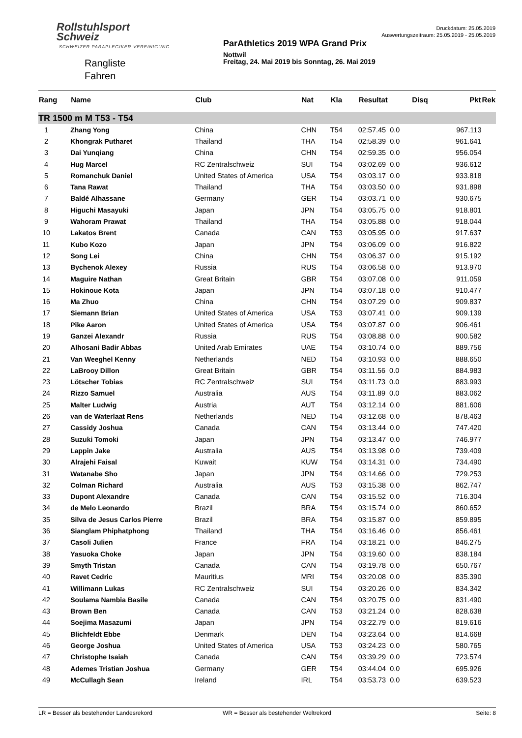Rollstuhlsport
Schweiz
SCHWEIZER PARAPLEGIKER-VEREINIGUNG
Rangliste
Fahren
ParAthletics 2019 WPA Grand Prix
Nottwil
Freitag, 24. Mai 2019 bis Sonntag, 26. Mai 2019
Druckdatum: 25.05.2019
Auswertungszeitraum: 25.05.2019 - 25.05.2019
| Rang | Name | Club | Nat | Kla | Resultat | Disq | Pkt | Rek |
| --- | --- | --- | --- | --- | --- | --- | --- | --- |
| TR 1500 m M T53 - T54 | | | | | | | | |
| 1 | Zhang Yong | China | CHN | T54 | 02:57.45 0.0 | | 967.113 | |
| 2 | Khongrak Putharet | Thailand | THA | T54 | 02:58.39 0.0 | | 961.641 | |
| 3 | Dai Yunqiang | China | CHN | T54 | 02:59.35 0.0 | | 956.054 | |
| 4 | Hug Marcel | RC Zentralschweiz | SUI | T54 | 03:02.69 0.0 | | 936.612 | |
| 5 | Romanchuk Daniel | United States of America | USA | T54 | 03:03.17 0.0 | | 933.818 | |
| 6 | Tana Rawat | Thailand | THA | T54 | 03:03.50 0.0 | | 931.898 | |
| 7 | Baldé Alhassane | Germany | GER | T54 | 03:03.71 0.0 | | 930.675 | |
| 8 | Higuchi Masayuki | Japan | JPN | T54 | 03:05.75 0.0 | | 918.801 | |
| 9 | Wahoram Prawat | Thailand | THA | T54 | 03:05.88 0.0 | | 918.044 | |
| 10 | Lakatos Brent | Canada | CAN | T53 | 03:05.95 0.0 | | 917.637 | |
| 11 | Kubo Kozo | Japan | JPN | T54 | 03:06.09 0.0 | | 916.822 | |
| 12 | Song Lei | China | CHN | T54 | 03:06.37 0.0 | | 915.192 | |
| 13 | Bychenok Alexey | Russia | RUS | T54 | 03:06.58 0.0 | | 913.970 | |
| 14 | Maguire Nathan | Great Britain | GBR | T54 | 03:07.08 0.0 | | 911.059 | |
| 15 | Hokinoue Kota | Japan | JPN | T54 | 03:07.18 0.0 | | 910.477 | |
| 16 | Ma Zhuo | China | CHN | T54 | 03:07.29 0.0 | | 909.837 | |
| 17 | Siemann Brian | United States of America | USA | T53 | 03:07.41 0.0 | | 909.139 | |
| 18 | Pike Aaron | United States of America | USA | T54 | 03:07.87 0.0 | | 906.461 | |
| 19 | Ganzei Alexandr | Russia | RUS | T54 | 03:08.88 0.0 | | 900.582 | |
| 20 | Alhosani Badir Abbas | United Arab Emirates | UAE | T54 | 03:10.74 0.0 | | 889.756 | |
| 21 | Van Weeghel Kenny | Netherlands | NED | T54 | 03:10.93 0.0 | | 888.650 | |
| 22 | LaBrooy Dillon | Great Britain | GBR | T54 | 03:11.56 0.0 | | 884.983 | |
| 23 | Lötscher Tobias | RC Zentralschweiz | SUI | T54 | 03:11.73 0.0 | | 883.993 | |
| 24 | Rizzo Samuel | Australia | AUS | T54 | 03:11.89 0.0 | | 883.062 | |
| 25 | Malter Ludwig | Austria | AUT | T54 | 03:12.14 0.0 | | 881.606 | |
| 26 | van de Waterlaat Rens | Netherlands | NED | T54 | 03:12.68 0.0 | | 878.463 | |
| 27 | Cassidy Joshua | Canada | CAN | T54 | 03:13.44 0.0 | | 747.420 | |
| 28 | Suzuki Tomoki | Japan | JPN | T54 | 03:13.47 0.0 | | 746.977 | |
| 29 | Lappin Jake | Australia | AUS | T54 | 03:13.98 0.0 | | 739.409 | |
| 30 | Alrajehi Faisal | Kuwait | KUW | T54 | 03:14.31 0.0 | | 734.490 | |
| 31 | Watanabe Sho | Japan | JPN | T54 | 03:14.66 0.0 | | 729.253 | |
| 32 | Colman Richard | Australia | AUS | T53 | 03:15.38 0.0 | | 862.747 | |
| 33 | Dupont Alexandre | Canada | CAN | T54 | 03:15.52 0.0 | | 716.304 | |
| 34 | de Melo Leonardo | Brazil | BRA | T54 | 03:15.74 0.0 | | 860.652 | |
| 35 | Silva de Jesus Carlos Pierre | Brazil | BRA | T54 | 03:15.87 0.0 | | 859.895 | |
| 36 | Sianglam Phiphatphong | Thailand | THA | T54 | 03:16.46 0.0 | | 856.461 | |
| 37 | Casoli Julien | France | FRA | T54 | 03:18.21 0.0 | | 846.275 | |
| 38 | Yasuoka Choke | Japan | JPN | T54 | 03:19.60 0.0 | | 838.184 | |
| 39 | Smyth Tristan | Canada | CAN | T54 | 03:19.78 0.0 | | 650.767 | |
| 40 | Ravet Cedric | Mauritius | MRI | T54 | 03:20.08 0.0 | | 835.390 | |
| 41 | Willimann Lukas | RC Zentralschweiz | SUI | T54 | 03:20.26 0.0 | | 834.342 | |
| 42 | Soulama Nambia Basile | Canada | CAN | T54 | 03:20.75 0.0 | | 831.490 | |
| 43 | Brown Ben | Canada | CAN | T53 | 03:21.24 0.0 | | 828.638 | |
| 44 | Soejima Masazumi | Japan | JPN | T54 | 03:22.79 0.0 | | 819.616 | |
| 45 | Blichfeldt Ebbe | Denmark | DEN | T54 | 03:23.64 0.0 | | 814.668 | |
| 46 | George Joshua | United States of America | USA | T53 | 03:24.23 0.0 | | 580.765 | |
| 47 | Christophe Isaiah | Canada | CAN | T54 | 03:39.29 0.0 | | 723.574 | |
| 48 | Ademes Tristian Joshua | Germany | GER | T54 | 03:44.04 0.0 | | 695.926 | |
| 49 | McCullagh Sean | Ireland | IRL | T54 | 03:53.73 0.0 | | 639.523 | |
LR = Besser als bestehender Landesrekord WR = Besser als bestehender Weltrekord Seite: 8